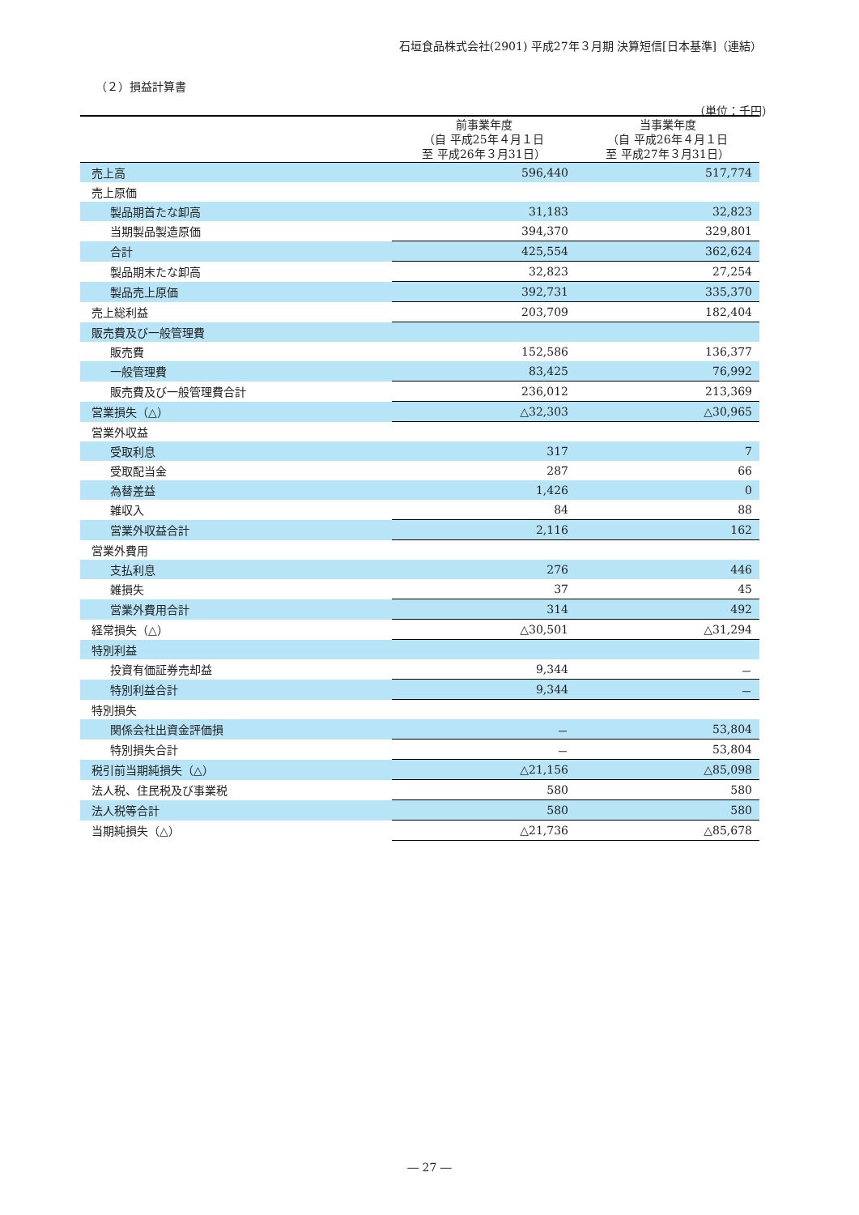石垣食品株式会社(2901) 平成27年３月期 決算短信[日本基準]（連結）
（２）損益計算書
（単位：千円）
| | 前事業年度 （自 平成25年４月１日 至 平成26年３月31日） | 当事業年度 （自 平成26年４月１日 至 平成27年３月31日） |
| --- | --- | --- |
| 売上高 | 596,440 | 517,774 |
| 売上原価 | | |
| 製品期首たな卸高 | 31,183 | 32,823 |
| 当期製品製造原価 | 394,370 | 329,801 |
| 合計 | 425,554 | 362,624 |
| 製品期末たな卸高 | 32,823 | 27,254 |
| 製品売上原価 | 392,731 | 335,370 |
| 売上総利益 | 203,709 | 182,404 |
| 販売費及び一般管理費 | | |
| 販売費 | 152,586 | 136,377 |
| 一般管理費 | 83,425 | 76,992 |
| 販売費及び一般管理費合計 | 236,012 | 213,369 |
| 営業損失（△） | △32,303 | △30,965 |
| 営業外収益 | | |
| 受取利息 | 317 | 7 |
| 受取配当金 | 287 | 66 |
| 為替差益 | 1,426 | 0 |
| 雑収入 | 84 | 88 |
| 営業外収益合計 | 2,116 | 162 |
| 営業外費用 | | |
| 支払利息 | 276 | 446 |
| 雑損失 | 37 | 45 |
| 営業外費用合計 | 314 | 492 |
| 経常損失（△） | △30,501 | △31,294 |
| 特別利益 | | |
| 投資有価証券売却益 | 9,344 | － |
| 特別利益合計 | 9,344 | － |
| 特別損失 | | |
| 関係会社出資金評価損 | － | 53,804 |
| 特別損失合計 | － | 53,804 |
| 税引前当期純損失（△） | △21,156 | △85,098 |
| 法人税、住民税及び事業税 | 580 | 580 |
| 法人税等合計 | 580 | 580 |
| 当期純損失（△） | △21,736 | △85,678 |
― 27 ―